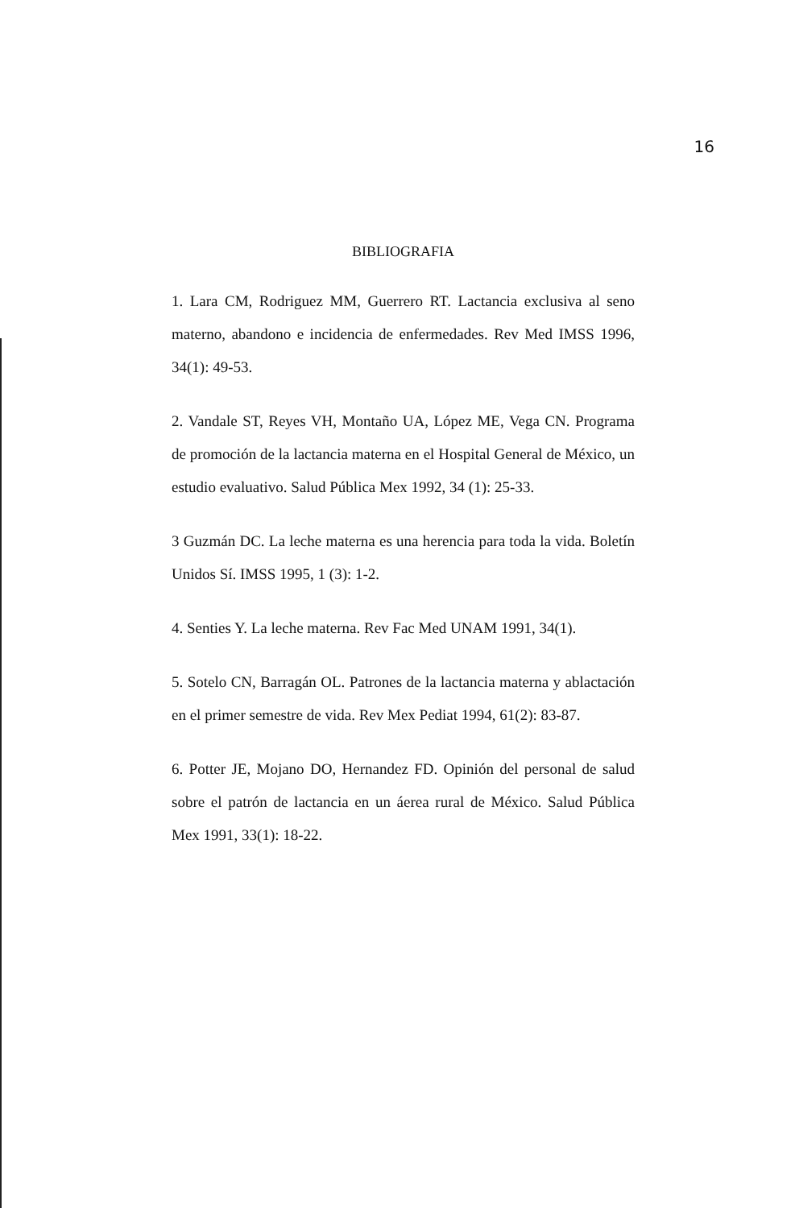16
BIBLIOGRAFIA
1. Lara CM, Rodriguez MM, Guerrero RT. Lactancia exclusiva al seno materno, abandono e incidencia de enfermedades. Rev Med IMSS 1996, 34(1): 49-53.
2. Vandale ST, Reyes VH, Montaño UA, López ME, Vega CN. Programa de promoción de la lactancia materna en el Hospital General de México, un estudio evaluativo. Salud Pública Mex 1992, 34 (1): 25-33.
3 Guzmán DC. La leche materna es una herencia para toda la vida. Boletín Unidos Sí. IMSS 1995, 1 (3): 1-2.
4. Senties Y. La leche materna. Rev Fac Med UNAM 1991, 34(1).
5. Sotelo CN, Barragán OL. Patrones de la lactancia materna y ablactación en el primer semestre de vida. Rev Mex Pediat 1994, 61(2): 83-87.
6. Potter JE, Mojano DO, Hernandez FD. Opinión del personal de salud sobre el patrón de lactancia en un áerea rural de México. Salud Pública Mex 1991, 33(1): 18-22.